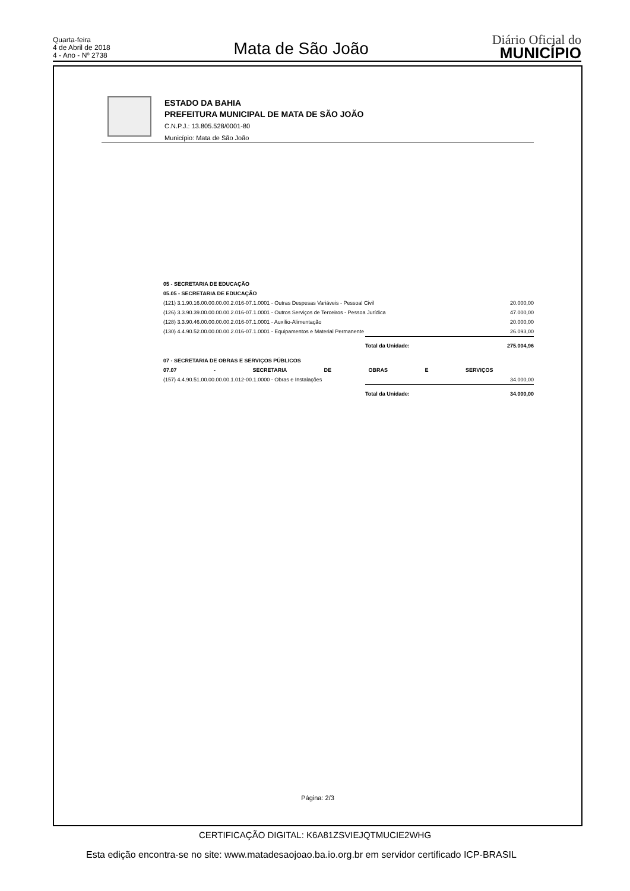Quarta-feira
4 de Abril de 2018
4 - Ano - Nº 2738
Mata de São João
Diário Oficial do
MUNICÍPIO
ESTADO DA BAHIA
PREFEITURA MUNICIPAL DE MATA DE SÃO JOÃO
C.N.P.J.: 13.805.528/0001-80
Município: Mata de São João
| 05 - SECRETARIA DE EDUCAÇÃO | | |
| 05.05 - SECRETARIA DE EDUCAÇÃO | | |
| (121) 3.1.90.16.00.00.00.00.2.016-07.1.0001 - Outras Despesas Variáveis - Pessoal Civil | | 20.000,00 |
| (126) 3.3.90.39.00.00.00.00.2.016-07.1.0001 - Outros Serviços de Terceiros - Pessoa Jurídica | | 47.000,00 |
| (128) 3.3.90.46.00.00.00.00.2.016-07.1.0001 - Auxílio-Alimentação | | 20.000,00 |
| (130) 4.4.90.52.00.00.00.00.2.016-07.1.0001 - Equipamentos e Material Permanente | | 26.093,00 |
| | Total da Unidade: | 275.004,96 |
| 07 - SECRETARIA DE OBRAS E SERVIÇOS PÚBLICOS | | |
| 07.07 - SECRETARIA DE OBRAS E SERVIÇOS | | |
| (157) 4.4.90.51.00.00.00.00.1.012-00.1.0000 - Obras e Instalações | | 34.000,00 |
| | Total da Unidade: | 34.000,00 |
Página: 2/3
CERTIFICAÇÃO DIGITAL: K6A81ZSVIEJQTMUCIE2WHG
Esta edição encontra-se no site: www.matadesaojoao.ba.io.org.br em servidor certificado ICP-BRASIL